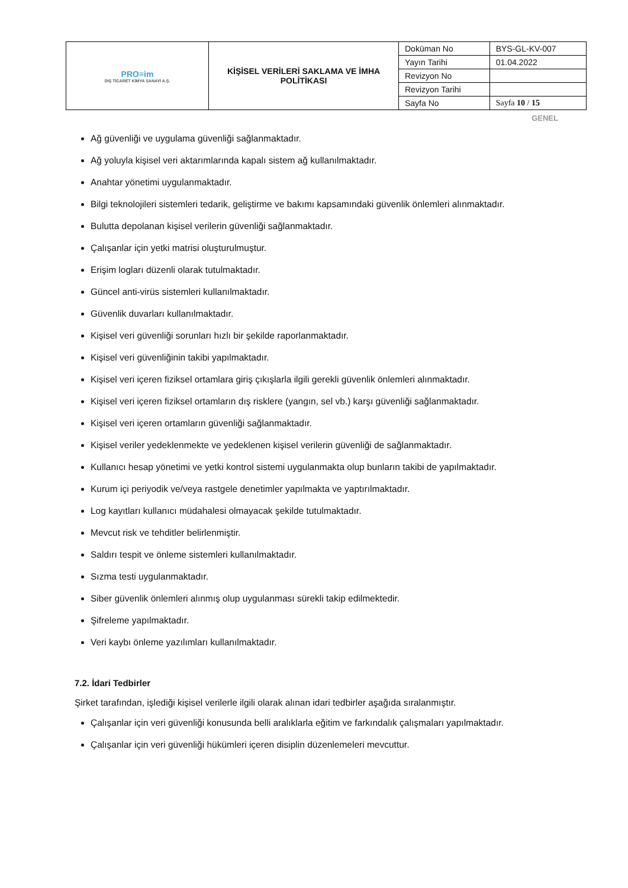| PRO≡im DIŞ TİCARET KİMYA SANAYİ A.Ş. | KİŞİSEL VERİLERİ SAKLAMA VE İMHA POLİTİKASI | Doküman No | BYS-GL-KV-007 |
| | | Yayın Tarihi | 01.04.2022 |
| | | Revizyon No | |
| | | Revizyon Tarihi | |
| | | Sayfa No | Sayfa 10 / 15 |
GENEL
Ağ güvenliği ve uygulama güvenliği sağlanmaktadır.
Ağ yoluyla kişisel veri aktarımlarında kapalı sistem ağ kullanılmaktadır.
Anahtar yönetimi uygulanmaktadır.
Bilgi teknolojileri sistemleri tedarik, geliştirme ve bakımı kapsamındaki güvenlik önlemleri alınmaktadır.
Bulutta depolanan kişisel verilerin güvenliği sağlanmaktadır.
Çalışanlar için yetki matrisi oluşturulmuştur.
Erişim logları düzenli olarak tutulmaktadır.
Güncel anti-virüs sistemleri kullanılmaktadır.
Güvenlik duvarları kullanılmaktadır.
Kişisel veri güvenliği sorunları hızlı bir şekilde raporlanmaktadır.
Kişisel veri güvenliğinin takibi yapılmaktadır.
Kişisel veri içeren fiziksel ortamlara giriş çıkışlarla ilgili gerekli güvenlik önlemleri alınmaktadır.
Kişisel veri içeren fiziksel ortamların dış risklere (yangın, sel vb.) karşı güvenliği sağlanmaktadır.
Kişisel veri içeren ortamların güvenliği sağlanmaktadır.
Kişisel veriler yedeklenmekte ve yedeklenen kişisel verilerin güvenliği de sağlanmaktadır.
Kullanıcı hesap yönetimi ve yetki kontrol sistemi uygulanmakta olup bunların takibi de yapılmaktadır.
Kurum içi periyodik ve/veya rastgele denetimler yapılmakta ve yaptırılmaktadır.
Log kayıtları kullanıcı müdahalesi olmayacak şekilde tutulmaktadır.
Mevcut risk ve tehditler belirlenmiştir.
Saldırı tespit ve önleme sistemleri kullanılmaktadır.
Sızma testi uygulanmaktadır.
Siber güvenlik önlemleri alınmış olup uygulanması sürekli takip edilmektedir.
Şifreleme yapılmaktadır.
Veri kaybı önleme yazılımları kullanılmaktadır.
7.2. İdari Tedbirler
Şirket tarafından, işlediği kişisel verilerle ilgili olarak alınan idari tedbirler aşağıda sıralanmıştır.
Çalışanlar için veri güvenliği konusunda belli aralıklarla eğitim ve farkındalık çalışmaları yapılmaktadır.
Çalışanlar için veri güvenliği hükümleri içeren disiplin düzenlemeleri mevcuttur.